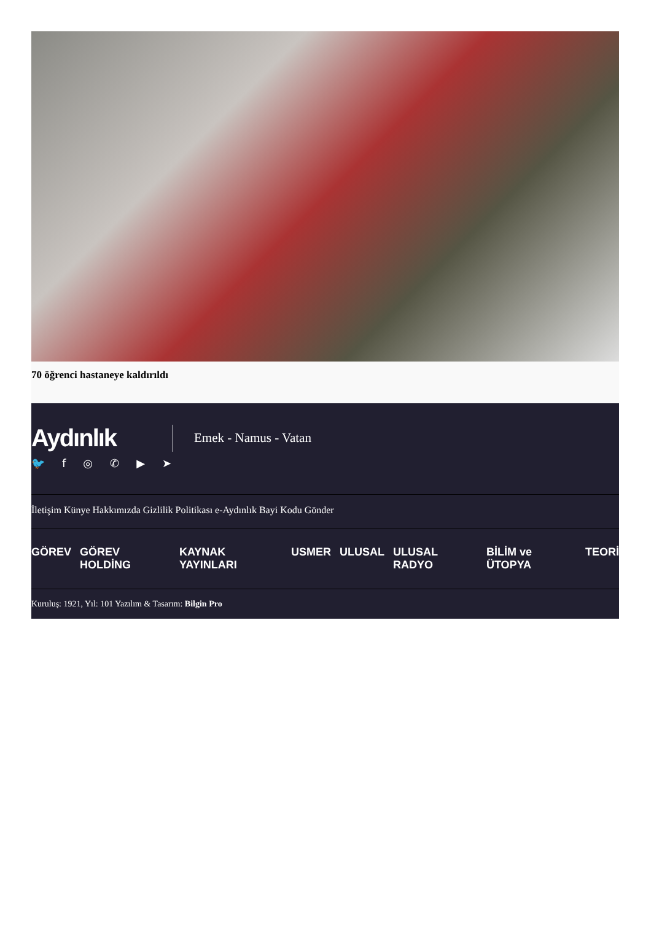70 öğrenci hastaneye kaldırıldı
Aydınlık
Emek - Namus - Vatan
🐦 f ◎ ✆ ▶ ➤
İletişim Künye Hakkımızda Gizlilik Politikası e-Aydınlık Bayi Kodu Gönder
GÖREV GÖREV HOLDİNG KAYNAK YAYINLARI USMER ULUSAL ULUSAL RADYO BİLİM ve ÜTOPYA TEORİ
Kuruluş: 1921, Yıl: 101 Yazılım & Tasarım: Bilgin Pro